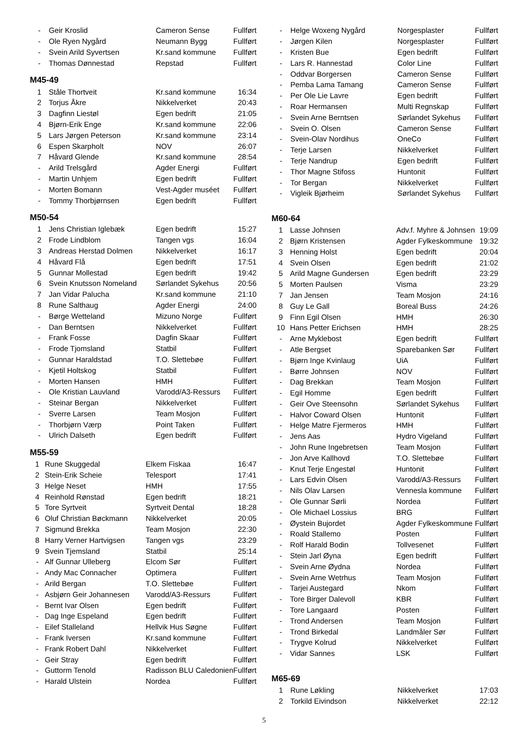| - | Geir Kroslid | Cameron Sense | Fullført |
| - | Ole Ryen Nygård | Neumann Bygg | Fullført |
| - | Svein Arild Syvertsen | Kr.sand kommune | Fullført |
| - | Thomas Dønnestad | Repstad | Fullført |
M45-49
| 1 | Ståle Thortveit | Kr.sand kommune | 16:34 |
| 2 | Torjus Åkre | Nikkelverket | 20:43 |
| 3 | Dagfinn Liestøl | Egen bedrift | 21:05 |
| 4 | Bjørn-Erik Enge | Kr.sand kommune | 22:06 |
| 5 | Lars Jørgen Peterson | Kr.sand kommune | 23:14 |
| 6 | Espen Skarpholt | NOV | 26:07 |
| 7 | Håvard Glende | Kr.sand kommune | 28:54 |
| - | Arild Trelsgård | Agder Energi | Fullført |
| - | Martin Unhjem | Egen bedrift | Fullført |
| - | Morten Bomann | Vest-Agder muséet | Fullført |
| - | Tommy Thorbjørnsen | Egen bedrift | Fullført |
M50-54
| 1 | Jens Christian Iglebæk | Egen bedrift | 15:27 |
| 2 | Frode Lindblom | Tangen vgs | 16:04 |
| 3 | Andreas Herstad Dolmen | Nikkelverket | 16:17 |
| 4 | Håvard Flå | Egen bedrift | 17:51 |
| 5 | Gunnar Mollestad | Egen bedrift | 19:42 |
| 6 | Svein Knutsson Nomeland | Sørlandet Sykehus | 20:56 |
| 7 | Jan Vidar Palucha | Kr.sand kommune | 21:10 |
| 8 | Rune Salthaug | Agder Energi | 24:00 |
| - | Børge Wetteland | Mizuno Norge | Fullført |
| - | Dan Berntsen | Nikkelverket | Fullført |
| - | Frank Fosse | Dagfin Skaar | Fullført |
| - | Frode Tjomsland | Statbil | Fullført |
| - | Gunnar Haraldstad | T.O. Slettebøe | Fullført |
| - | Kjetil Holtskog | Statbil | Fullført |
| - | Morten Hansen | HMH | Fullført |
| - | Ole Kristian Lauvland | Varodd/A3-Ressurs | Fullført |
| - | Steinar Bergan | Nikkelverket | Fullført |
| - | Sverre Larsen | Team Mosjon | Fullført |
| - | Thorbjørn Værp | Point Taken | Fullført |
| - | Ulrich Dalseth | Egen bedrift | Fullført |
M55-59
| 1 | Rune Skuggedal | Elkem Fiskaa | 16:47 |
| 2 | Stein-Erik Scheie | Telesport | 17:41 |
| 3 | Helge Neset | HMH | 17:55 |
| 4 | Reinhold Rønstad | Egen bedrift | 18:21 |
| 5 | Tore Syrtveit | Syrtveit Dental | 18:28 |
| 6 | Oluf Christian Bøckmann | Nikkelverket | 20:05 |
| 7 | Sigmund Brekka | Team Mosjon | 22:30 |
| 8 | Harry Verner Hartvigsen | Tangen vgs | 23:29 |
| 9 | Svein Tjemsland | Statbil | 25:14 |
| - | Alf Gunnar Ulleberg | Elcom Sør | Fullført |
| - | Andy Mac Connacher | Optimera | Fullført |
| - | Arild Bergan | T.O. Slettebøe | Fullført |
| - | Asbjørn Geir Johannesen | Varodd/A3-Ressurs | Fullført |
| - | Bernt Ivar Olsen | Egen bedrift | Fullført |
| - | Dag Inge Espeland | Egen bedrift | Fullført |
| - | Eilef Stalleland | Hellvik Hus Søgne | Fullført |
| - | Frank Iversen | Kr.sand kommune | Fullført |
| - | Frank Robert Dahl | Nikkelverket | Fullført |
| - | Geir Stray | Egen bedrift | Fullført |
| - | Guttorm Tenold | Radisson BLU Caledonien | Fullført |
| - | Harald Ulstein | Nordea | Fullført |
| - | Helge Woxeng Nygård | Norgesplaster | Fullført |
| - | Jørgen Kilen | Norgesplaster | Fullført |
| - | Kristen Bue | Egen bedrift | Fullført |
| - | Lars R. Hannestad | Color Line | Fullført |
| - | Oddvar Borgersen | Cameron Sense | Fullført |
| - | Pemba Lama Tamang | Cameron Sense | Fullført |
| - | Per Ole Lie Lavre | Egen bedrift | Fullført |
| - | Roar Hermansen | Multi Regnskap | Fullført |
| - | Svein Arne Berntsen | Sørlandet Sykehus | Fullført |
| - | Svein O. Olsen | Cameron Sense | Fullført |
| - | Svein-Olav Nordihus | OneCo | Fullført |
| - | Terje Larsen | Nikkelverket | Fullført |
| - | Terje Nandrup | Egen bedrift | Fullført |
| - | Thor Magne Stifoss | Huntonit | Fullført |
| - | Tor Bergan | Nikkelverket | Fullført |
| - | Vigleik Bjørheim | Sørlandet Sykehus | Fullført |
M60-64
| 1 | Lasse Johnsen | Adv.f. Myhre & Johnsen | 19:09 |
| 2 | Bjørn Kristensen | Agder Fylkeskommune | 19:32 |
| 3 | Henning Holst | Egen bedrift | 20:04 |
| 4 | Svein Olsen | Egen bedrift | 21:02 |
| 5 | Arild Magne Gundersen | Egen bedrift | 23:29 |
| 5 | Morten Paulsen | Visma | 23:29 |
| 7 | Jan Jensen | Team Mosjon | 24:16 |
| 8 | Guy Le Gall | Boreal Buss | 24:26 |
| 9 | Finn Egil Olsen | HMH | 26:30 |
| 10 | Hans Petter Erichsen | HMH | 28:25 |
| - | Arne Myklebost | Egen bedrift | Fullført |
| - | Atle Bergset | Sparebanken Sør | Fullført |
| - | Bjørn Inge Kvinlaug | UiA | Fullført |
| - | Børre Johnsen | NOV | Fullført |
| - | Dag Brekkan | Team Mosjon | Fullført |
| - | Egil Homme | Egen bedrift | Fullført |
| - | Geir Ove Steensohn | Sørlandet Sykehus | Fullført |
| - | Halvor Coward Olsen | Huntonit | Fullført |
| - | Helge Matre Fjermeros | HMH | Fullført |
| - | Jens Aas | Hydro Vigeland | Fullført |
| - | John Rune Ingebretsen | Team Mosjon | Fullført |
| - | Jon Arve Kallhovd | T.O. Slettebøe | Fullført |
| - | Knut Terje Engestøl | Huntonit | Fullført |
| - | Lars Edvin Olsen | Varodd/A3-Ressurs | Fullført |
| - | Nils Olav Larsen | Vennesla kommune | Fullført |
| - | Ole Gunnar Sørli | Nordea | Fullført |
| - | Ole Michael Lossius | BRG | Fullført |
| - | Øystein Bujordet | Agder Fylkeskommune | Fullført |
| - | Roald Stallemo | Posten | Fullført |
| - | Rolf Harald Bodin | Tollvesenet | Fullført |
| - | Stein Jarl Øyna | Egen bedrift | Fullført |
| - | Svein Arne Øydna | Nordea | Fullført |
| - | Svein Arne Wetrhus | Team Mosjon | Fullført |
| - | Tarjei Austegard | Nkom | Fullført |
| - | Tore Birger Dalevoll | KBR | Fullført |
| - | Tore Langaard | Posten | Fullført |
| - | Trond Andersen | Team Mosjon | Fullført |
| - | Trond Birkedal | Landmåler Sør | Fullført |
| - | Trygve Kolrud | Nikkelverket | Fullført |
| - | Vidar Sannes | LSK | Fullført |
M65-69
| 1 | Rune Løkling | Nikkelverket | 17:03 |
| 2 | Torkild Eivindson | Nikkelverket | 22:12 |
5